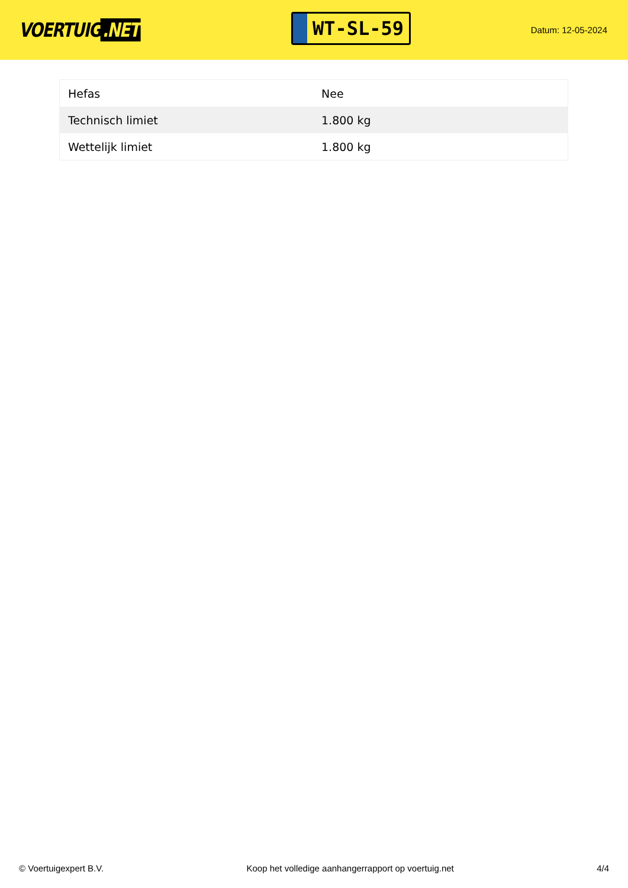VOERTUIG.NET
WT-SL-59
Datum: 12-05-2024
| Hefas | Nee |
| Technisch limiet | 1.800 kg |
| Wettelijk limiet | 1.800 kg |
© Voertuigexpert B.V. Koop het volledige aanhangerrapport op voertuig.net 4/4